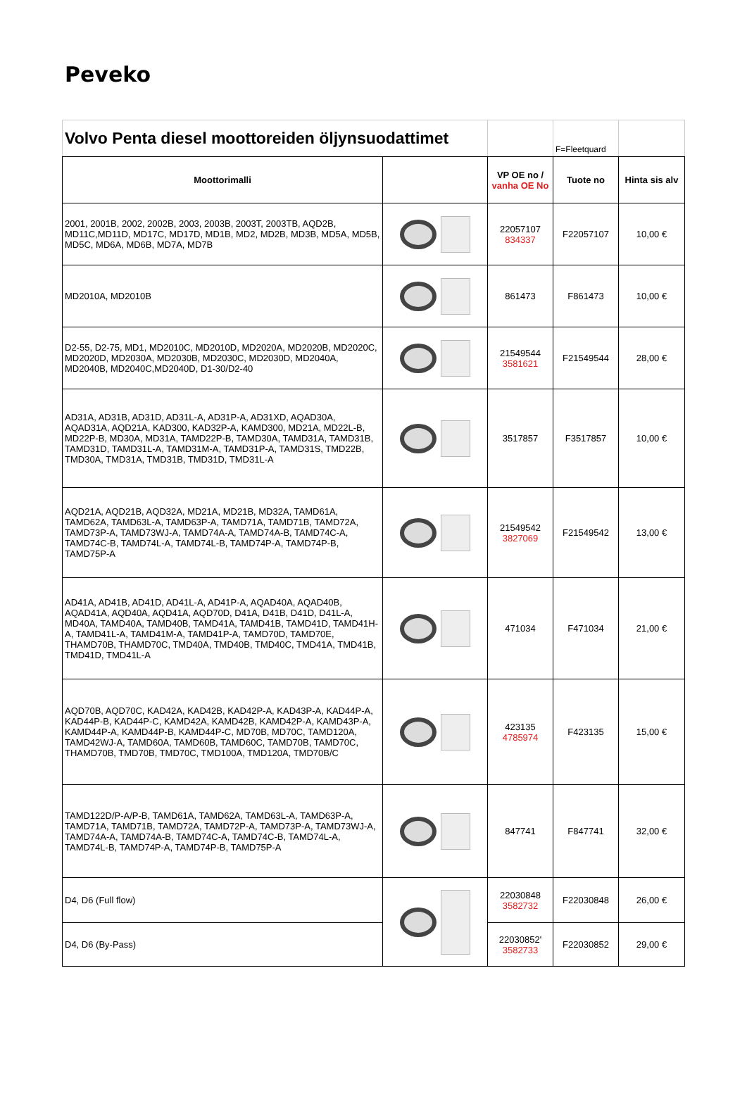Peveko
| Volvo Penta diesel moottoreiden öljynsuodattimet | | | F=Fleetquard | |
| Moottorimalli | | VP OE no / vanha OE No | Tuote no | Hinta sis alv |
| 2001, 2001B, 2002, 2002B, 2003, 2003B, 2003T, 2003TB, AQD2B, MD11C,MD11D, MD17C, MD17D, MD1B, MD2, MD2B, MD3B, MD5A, MD5B, MD5C, MD6A, MD6B, MD7A, MD7B | | 22057107 834337 | F22057107 | 10,00 € |
| MD2010A, MD2010B | | 861473 | F861473 | 10,00 € |
| D2-55, D2-75, MD1, MD2010C, MD2010D, MD2020A, MD2020B, MD2020C, MD2020D, MD2030A, MD2030B, MD2030C, MD2030D, MD2040A, MD2040B, MD2040C,MD2040D, D1-30/D2-40 | | 21549544 3581621 | F21549544 | 28,00 € |
| AD31A, AD31B, AD31D, AD31L-A, AD31P-A, AD31XD, AQAD30A, AQAD31A, AQD21A, KAD300, KAD32P-A, KAMD300, MD21A, MD22L-B, MD22P-B, MD30A, MD31A, TAMD22P-B, TAMD30A, TAMD31A, TAMD31B, TAMD31D, TAMD31L-A, TAMD31M-A, TAMD31P-A, TAMD31S, TMD22B, TMD30A, TMD31A, TMD31B, TMD31D, TMD31L-A | | 3517857 | F3517857 | 10,00 € |
| AQD21A, AQD21B, AQD32A, MD21A, MD21B, MD32A, TAMD61A, TAMD62A, TAMD63L-A, TAMD63P-A, TAMD71A, TAMD71B, TAMD72A, TAMD73P-A, TAMD73WJ-A, TAMD74A-A, TAMD74A-B, TAMD74C-A, TAMD74C-B, TAMD74L-A, TAMD74L-B, TAMD74P-A, TAMD74P-B, TAMD75P-A | | 21549542 3827069 | F21549542 | 13,00 € |
| AD41A, AD41B, AD41D, AD41L-A, AD41P-A, AQAD40A, AQAD40B, AQAD41A, AQD40A, AQD41A, AQD70D, D41A, D41B, D41D, D41L-A, MD40A, TAMD40A, TAMD40B, TAMD41A, TAMD41B, TAMD41D, TAMD41H-A, TAMD41L-A, TAMD41M-A, TAMD41P-A, TAMD70D, TAMD70E, THAMD70B, THAMD70C, TMD40A, TMD40B, TMD40C, TMD41A, TMD41B, TMD41D, TMD41L-A | | 471034 | F471034 | 21,00 € |
| AQD70B, AQD70C, KAD42A, KAD42B, KAD42P-A, KAD43P-A, KAD44P-A, KAD44P-B, KAD44P-C, KAMD42A, KAMD42B, KAMD42P-A, KAMD43P-A, KAMD44P-A, KAMD44P-B, KAMD44P-C, MD70B, MD70C, TAMD120A, TAMD42WJ-A, TAMD60A, TAMD60B, TAMD60C, TAMD70B, TAMD70C, THAMD70B, TMD70B, TMD70C, TMD100A, TMD120A, TMD70B/C | | 423135 4785974 | F423135 | 15,00 € |
| TAMD122D/P-A/P-B, TAMD61A, TAMD62A, TAMD63L-A, TAMD63P-A, TAMD71A, TAMD71B, TAMD72A, TAMD72P-A, TAMD73P-A, TAMD73WJ-A, TAMD74A-A, TAMD74A-B, TAMD74C-A, TAMD74C-B, TAMD74L-A, TAMD74L-B, TAMD74P-A, TAMD74P-B, TAMD75P-A | | 847741 | F847741 | 32,00 € |
| D4, D6 (Full flow) | | 22030848 3582732 | F22030848 | 26,00 € |
| D4, D6 (By-Pass) | | 22030852' 3582733 | F22030852 | 29,00 € |